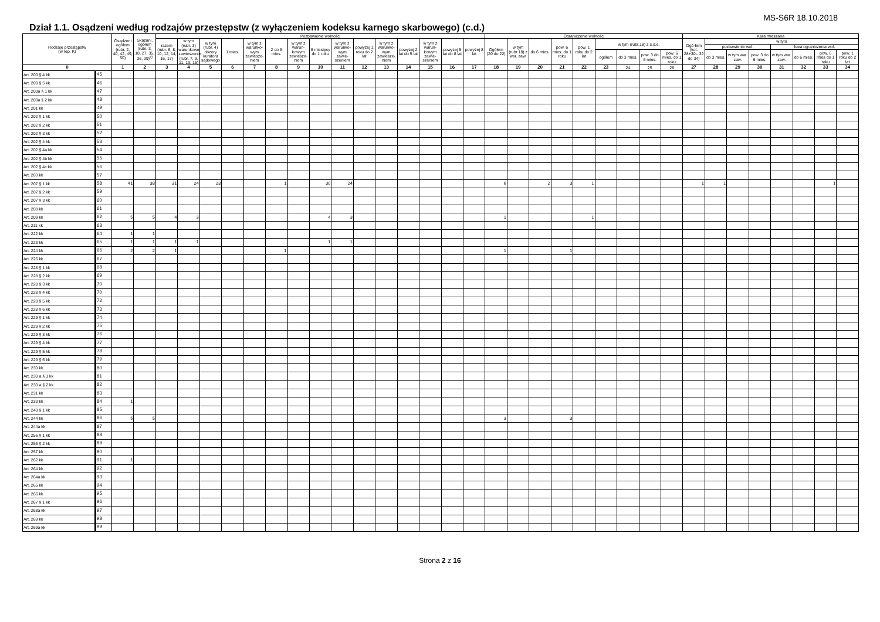MS-S6R 18.10.2018
Dział 1.1. Osądzeni według rodzajów przestępstw (z wyłączeniem kodeksu karnego skarbowego) (c.d.)
| Rodzaje przestępstw (w rep. K) | | Osądzeni ogółem (rubr. 2, 40, 42, 49, 50) | Skazani, ogółem (rubr. 3, 18, 27, 35, 36, 39)<sup>c)</sup> | Pozbawienie wolności | | | | | | | | | | | | | | | Ograniczenie wolności | | | | | | | | | Kara mieszana | | | | | | | |
| --- | --- | --- | --- | --- | --- | --- | --- | --- | --- | --- | --- | --- | --- | --- | --- | --- | --- | --- | --- | --- | --- | --- | --- | --- | --- | --- | --- | --- | --- | --- | --- | --- | --- | --- | --- |
| | | | | razem (rubr. 6, 8, 10, 12, 14, 16, 17) | w tym (rubr. 3) warunkowe zawieszenie (rubr. 7, 9, 11, 13, 15) | w tym (rubr. 4) dozory kuratora sądowego | 1 mies. | w tym z warunko-wym zawiesze-niem | 2 do 5 mies. | w tym z warun-kowym zawiesze-niem | 6 miesięcy do 1 roku | w tym z warunko-wym zawie-szeniem | powyżej 1 roku do 2 lat | w tym z warunko-wym zawiesze-niem | powyżej 2 lat do 5 lat | w tym z warun-kowym zawie-szeniem | powyżej 5 lat do 8 lat | powyżej 8 lat | Ogółem (20 do 22) | w tym (rubr.18) z war. zaw. | do 6 mies. | pow. 6 mies. do 1 roku | pow. 1 roku do 2 lat | w tym (rubr.18) z s.d.e. | | | | Ogó-łem (kol. 28+30= 32 do 34) | w tym | | | | | | |
| | | | | | | | | | | | | | | | | | | | | | | | | | | | | | pozbawienie wol. | | | kara ograniczenia wol. | | | |
| | | | | | | | | | | | | | | | | | | | | | | | | ogółem | do 3 mies. | pow. 3 do 6 mies. | pow. 6 mies. do 1 roku | | do 3 mies. | w tym war. zaw. | pow. 3 do 6 mies. | w tym war. zaw. | do 6 mies. | pow. 6 mies do 1 roku | pow. 1 roku do 2 lat |
| 0 | | 1 | 2 | 3 | 4 | 5 | 6 | 7 | 8 | 9 | 10 | 11 | 12 | 13 | 14 | 15 | 16 | 17 | 18 | 19 | 20 | 21 | 22 | 23 | 24 | 25 | 26 | 27 | 28 | 29 | 30 | 31 | 32 | 33 | 34 |
| Art. 200 § 4 kk | 45 | | | | | | | | | | | | | | | | | | | | | | | | | | | | | | | | | | |
| Art. 200 § 5 kk | 46 | | | | | | | | | | | | | | | | | | | | | | | | | | | | | | | | | | |
| Art. 200a § 1 kk | 47 | | | | | | | | | | | | | | | | | | | | | | | | | | | | | | | | | | |
| Art. 200a § 2 kk | 48 | | | | | | | | | | | | | | | | | | | | | | | | | | | | | | | | | | |
| Art. 201 kk | 49 | | | | | | | | | | | | | | | | | | | | | | | | | | | | | | | | | | |
| Art. 202 § 1 kk | 50 | | | | | | | | | | | | | | | | | | | | | | | | | | | | | | | | | | |
| Art. 202 § 2 kk | 51 | | | | | | | | | | | | | | | | | | | | | | | | | | | | | | | | | | |
| Art. 202 § 3 kk | 52 | | | | | | | | | | | | | | | | | | | | | | | | | | | | | | | | | | |
| Art. 202 § 4 kk | 53 | | | | | | | | | | | | | | | | | | | | | | | | | | | | | | | | | | |
| Art. 202 § 4a kk | 54 | | | | | | | | | | | | | | | | | | | | | | | | | | | | | | | | | | |
| Art. 202 § 4b kk | 55 | | | | | | | | | | | | | | | | | | | | | | | | | | | | | | | | | | |
| Art. 202 § 4c kk | 56 | | | | | | | | | | | | | | | | | | | | | | | | | | | | | | | | | | |
| Art. 203 kk | 57 | | | | | | | | | | | | | | | | | | | | | | | | | | | | | | | | | | |
| Art. 207 § 1 kk | 58 | 41 | 38 | 31 | 24 | 23 | | | 1 | | 30 | 24 | | | | | | | 6 | | 2 | 3 | 1 | | | | | 1 | 1 | | | | | 1 | |
| Art. 207 § 2 kk | 59 | | | | | | | | | | | | | | | | | | | | | | | | | | | | | | | | | | |
| Art. 207 § 3 kk | 60 | | | | | | | | | | | | | | | | | | | | | | | | | | | | | | | | | | |
| Art. 208 kk | 61 | | | | | | | | | | | | | | | | | | | | | | | | | | | | | | | | | | |
| Art. 209 kk | 62 | 5 | 5 | 4 | 3 | | | | | | 4 | 3 | | | | | | | 1 | | | | 1 | | | | | | | | | | | | |
| Art. 211 kk | 63 | | | | | | | | | | | | | | | | | | | | | | | | | | | | | | | | | | |
| Art. 222 kk | 64 | 1 | 1 | | | | | | | | | | | | | | | | | | | | | | | | | | | | | | | | |
| Art. 223 kk | 65 | 1 | 1 | 1 | 1 | | | | | | 1 | 1 | | | | | | | | | | | | | | | | | | | | | | | |
| Art. 224 kk | 66 | 2 | 2 | 1 | | | | | 1 | | | | | | | | | | 1 | | | 1 | | | | | | | | | | | | | |
| Art. 226 kk | 67 | | | | | | | | | | | | | | | | | | | | | | | | | | | | | | | | | | |
| Art. 228 § 1 kk | 68 | | | | | | | | | | | | | | | | | | | | | | | | | | | | | | | | | | |
| Art. 228 § 2 kk | 69 | | | | | | | | | | | | | | | | | | | | | | | | | | | | | | | | | | |
| Art. 228 § 3 kk | 70 | | | | | | | | | | | | | | | | | | | | | | | | | | | | | | | | | | |
| Art. 228 § 4 kk | 70 | | | | | | | | | | | | | | | | | | | | | | | | | | | | | | | | | | |
| Art. 228 § 5 kk | 72 | | | | | | | | | | | | | | | | | | | | | | | | | | | | | | | | | | |
| Art. 228 § 6 kk | 73 | | | | | | | | | | | | | | | | | | | | | | | | | | | | | | | | | | |
| Art. 229 § 1 kk | 74 | | | | | | | | | | | | | | | | | | | | | | | | | | | | | | | | | | |
| Art. 229 § 2 kk | 75 | | | | | | | | | | | | | | | | | | | | | | | | | | | | | | | | | | |
| Art. 229 § 3 kk | 76 | | | | | | | | | | | | | | | | | | | | | | | | | | | | | | | | | | |
| Art. 229 § 4 kk | 77 | | | | | | | | | | | | | | | | | | | | | | | | | | | | | | | | | | |
| Art. 229 § 5 kk | 78 | | | | | | | | | | | | | | | | | | | | | | | | | | | | | | | | | | |
| Art. 229 § 6 kk | 79 | | | | | | | | | | | | | | | | | | | | | | | | | | | | | | | | | | |
| Art. 230 kk | 80 | | | | | | | | | | | | | | | | | | | | | | | | | | | | | | | | | | |
| Art. 230 a § 1 kk | 81 | | | | | | | | | | | | | | | | | | | | | | | | | | | | | | | | | | |
| Art. 230 a § 2 kk | 82 | | | | | | | | | | | | | | | | | | | | | | | | | | | | | | | | | | |
| Art. 231 kk | 83 | | | | | | | | | | | | | | | | | | | | | | | | | | | | | | | | | | |
| Art. 233 kk | 84 | 1 | | | | | | | | | | | | | | | | | | | | | | | | | | | | | | | | | |
| Art. 240 § 1 kk | 85 | | | | | | | | | | | | | | | | | | | | | | | | | | | | | | | | | | |
| Art. 244 kk | 86 | 5 | 5 | | | | | | | | | | | | | | | | 3 | | | 3 | | | | | | | | | | | | | |
| Art. 244a kk | 87 | | | | | | | | | | | | | | | | | | | | | | | | | | | | | | | | | | |
| Art. 256 § 1 kk | 88 | | | | | | | | | | | | | | | | | | | | | | | | | | | | | | | | | | |
| Art. 256 § 2 kk | 89 | | | | | | | | | | | | | | | | | | | | | | | | | | | | | | | | | | |
| Art. 257 kk | 90 | | | | | | | | | | | | | | | | | | | | | | | | | | | | | | | | | | |
| Art. 262 kk | 91 | 1 | | | | | | | | | | | | | | | | | | | | | | | | | | | | | | | | | |
| Art. 264 kk | 92 | | | | | | | | | | | | | | | | | | | | | | | | | | | | | | | | | | |
| Art. 264a kk | 93 | | | | | | | | | | | | | | | | | | | | | | | | | | | | | | | | | | |
| Art. 265 kk | 94 | | | | | | | | | | | | | | | | | | | | | | | | | | | | | | | | | | |
| Art. 266 kk | 95 | | | | | | | | | | | | | | | | | | | | | | | | | | | | | | | | | | |
| Art. 267 § 1 kk | 96 | | | | | | | | | | | | | | | | | | | | | | | | | | | | | | | | | | |
| Art. 268a kk | 97 | | | | | | | | | | | | | | | | | | | | | | | | | | | | | | | | | | |
| Art. 269 kk | 98 | | | | | | | | | | | | | | | | | | | | | | | | | | | | | | | | | | |
| Art. 269a kk | 99 | | | | | | | | | | | | | | | | | | | | | | | | | | | | | | | | | | |
Strona 2 z 16